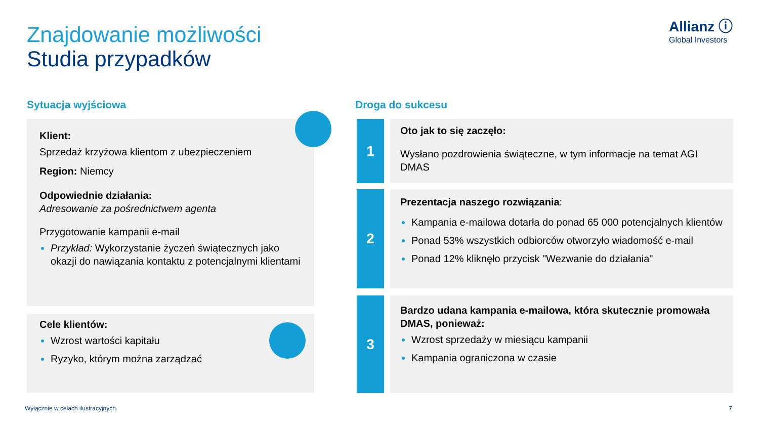Znajdowanie możliwości
Studia przypadków
Allianz ⓘ
Global Investors
Sytuacja wyjściowa Droga do sukcesu
Klient:
Sprzedaż krzyżowa klientom z ubezpieczeniem
Region: Niemcy
Odpowiednie działania:
Adresowanie za pośrednictwem agenta
Przygotowanie kampanii e-mail
Przykład: Wykorzystanie życzeń świątecznych jako okazji do nawiązania kontaktu z potencjalnymi klientami
Cele klientów:
Wzrost wartości kapitału
Ryzyko, którym można zarządzać
1
Oto jak to się zaczęło:
Wysłano pozdrowienia świąteczne, w tym informacje na temat AGI DMAS
2
Prezentacja naszego rozwiązania:
Kampania e-mailowa dotarła do ponad 65 000 potencjalnych klientów
Ponad 53% wszystkich odbiorców otworzyło wiadomość e-mail
Ponad 12% kliknęło przycisk "Wezwanie do działania"
3
Bardzo udana kampania e-mailowa, która skutecznie promowała DMAS, ponieważ:
Wzrost sprzedaży w miesiącu kampanii
Kampania ograniczona w czasie
Wyłącznie w celach ilustracyjnych.
7